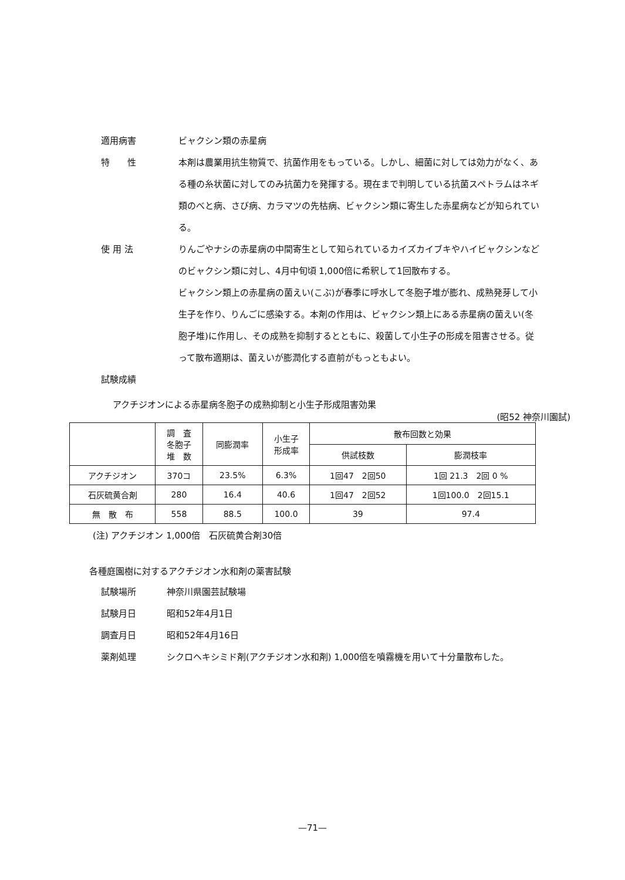適用病害 ビャクシン類の赤星病
特　　性 本剤は農業用抗生物質で、抗菌作用をもっている。しかし、細菌に対しては効力がなく、ある種の糸状菌に対してのみ抗菌力を発揮する。現在まで判明している抗菌スペトラムはネギ類のべと病、さび病、カラマツの先枯病、ビャクシン類に寄生した赤星病などが知られている。
使 用 法 りんごやナシの赤星病の中間寄生として知られているカイズカイブキやハイビャクシンなどのビャクシン類に対し、4月中旬頃 1,000倍に希釈して1回散布する。
ビャクシン類上の赤星病の菌えい(こぶ)が春季に呼水して冬胞子堆が膨れ、成熟発芽して小生子を作り、りんごに感染する。本剤の作用は、ビャクシン類上にある赤星病の菌えい(冬胞子堆)に作用し、その成熟を抑制するとともに、殺菌して小生子の形成を阻害させる。従って散布適期は、菌えいが膨潤化する直前がもっともよい。
試験成績
アクチジオンによる赤星病冬胞子の成熟抑制と小生子形成阻害効果
(昭52 神奈川園試)
| | 調 査 冬胞子 堆 数 | 同膨潤率 | 小生子 形成率 | 散布回数と効果 | |
| --- | --- | --- | --- | --- | --- |
| | | | | 供試枝数 | 膨潤枝率 |
| アクチジオン | 370コ | 23.5% | 6.3% | 1回47 2回50 | 1回 21.3 2回 0 % |
| 石灰硫黄合剤 | 280 | 16.4 | 40.6 | 1回47 2回52 | 1回100.0 2回15.1 |
| 無 散 布 | 558 | 88.5 | 100.0 | 39 | 97.4 |
(注) アクチジオン 1,000倍　石灰硫黄合剤30倍
各種庭園樹に対するアクチジオン水和剤の薬害試験
試験場所 神奈川県園芸試験場
試験月日 昭和52年4月1日
調査月日 昭和52年4月16日
薬剤処理 シクロヘキシミド剤(アクチジオン水和剤) 1,000倍を噴霧機を用いて十分量散布した。
—71—